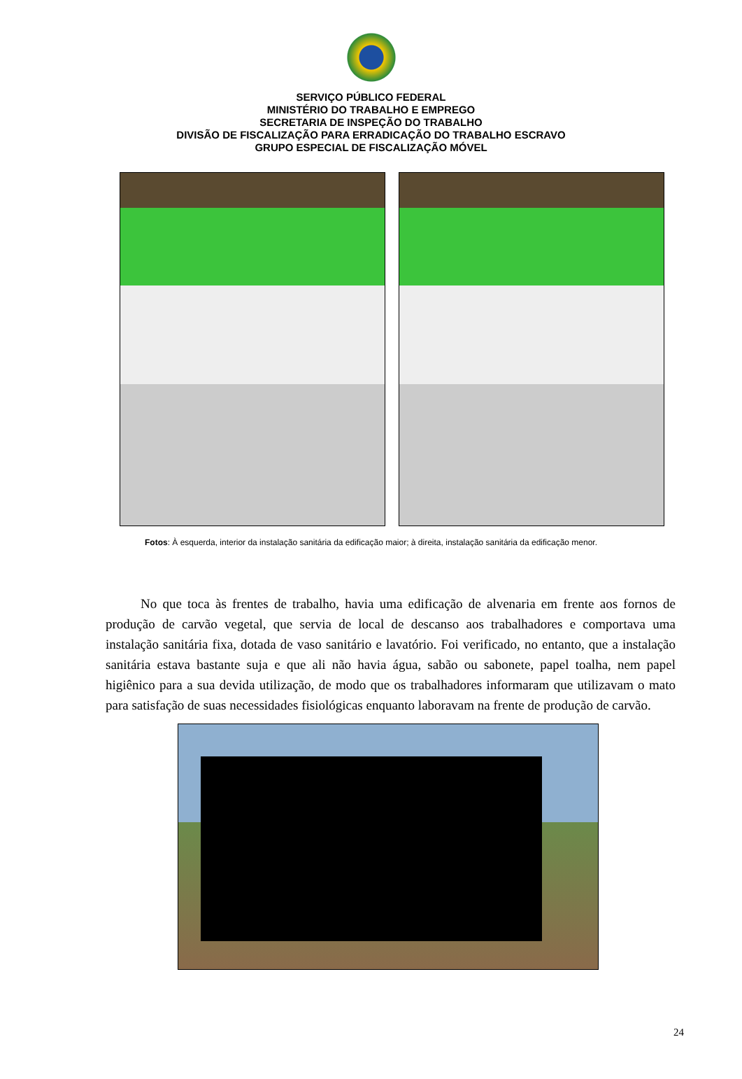SERVIÇO PÚBLICO FEDERAL
MINISTÉRIO DO TRABALHO E EMPREGO
SECRETARIA DE INSPEÇÃO DO TRABALHO
DIVISÃO DE FISCALIZAÇÃO PARA ERRADICAÇÃO DO TRABALHO ESCRAVO
GRUPO ESPECIAL DE FISCALIZAÇÃO MÓVEL
Fotos: À esquerda, interior da instalação sanitária da edificação maior; à direita, instalação sanitária da edificação menor.
No que toca às frentes de trabalho, havia uma edificação de alvenaria em frente aos fornos de produção de carvão vegetal, que servia de local de descanso aos trabalhadores e comportava uma instalação sanitária fixa, dotada de vaso sanitário e lavatório. Foi verificado, no entanto, que a instalação sanitária estava bastante suja e que ali não havia água, sabão ou sabonete, papel toalha, nem papel higiênico para a sua devida utilização, de modo que os trabalhadores informaram que utilizavam o mato para satisfação de suas necessidades fisiológicas enquanto laboravam na frente de produção de carvão.
24